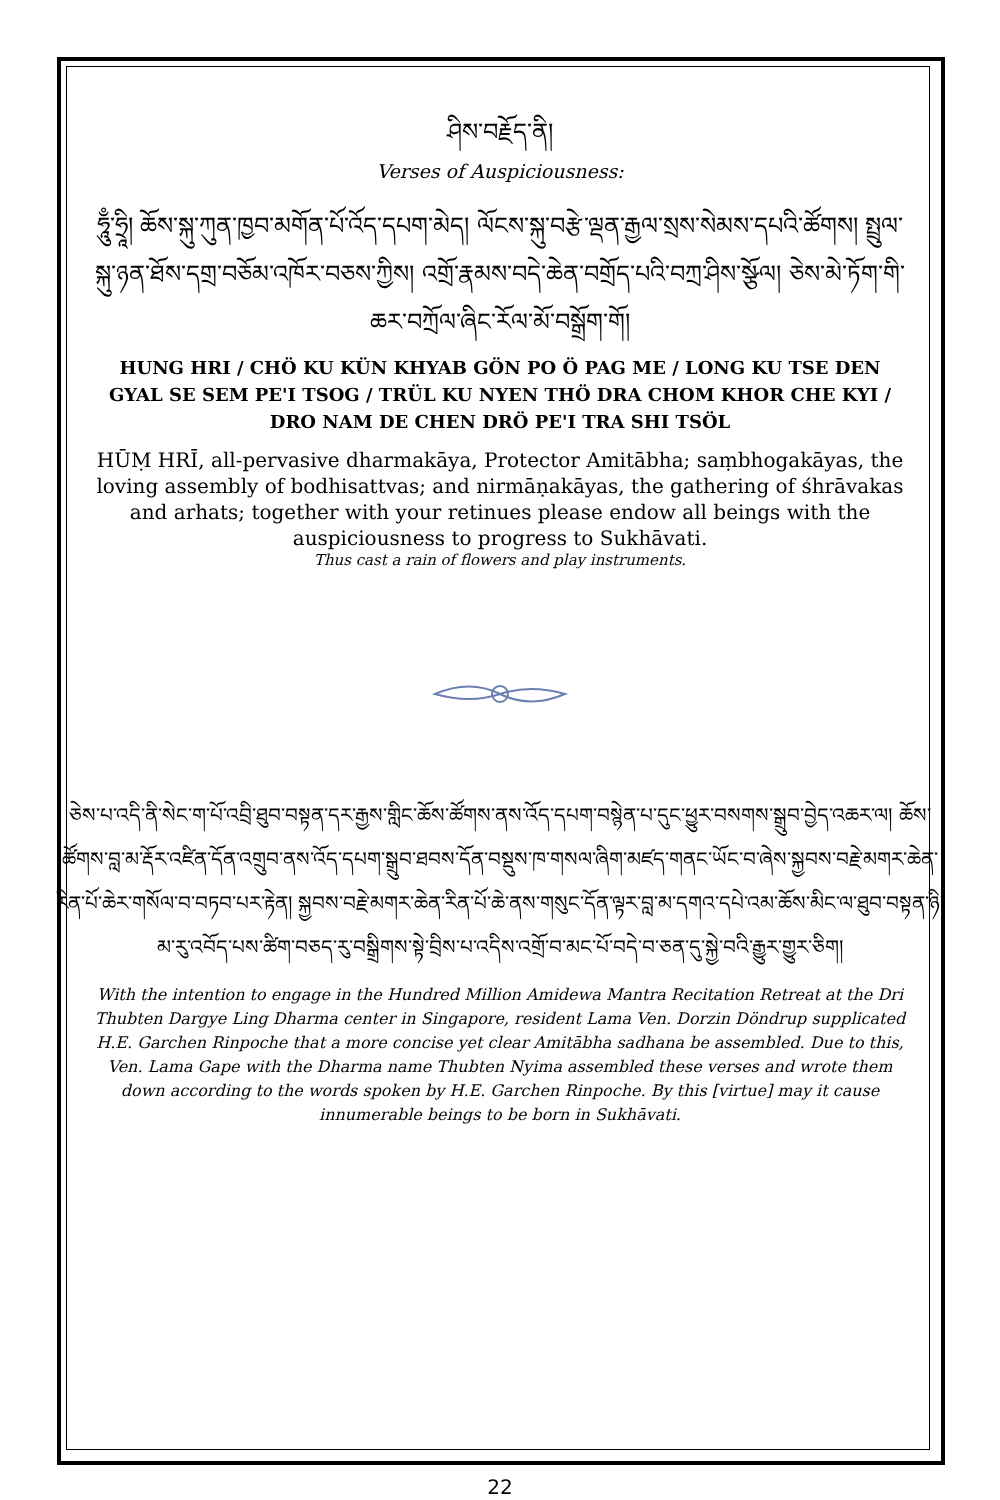ཤིས་བརྗོད་ནི།
Verses of Auspiciousness:
ཧཱུྃ་ཧྲཱི། ཆོས་སྐུ་ཀུན་ཁྱབ་མགོན་པོ་འོད་དཔག་མེད། ལོངས་སྐུ་བརྩེ་ལྡན་རྒྱལ་སྲས་སེམས་དཔའི་ཚོགས། སྤྲུལ་སྐུ་ཉན་ཐོས་དགྲ་བཅོམ་འཁོར་བཅས་ཀྱིས། འགྲོ་རྣམས་བདེ་ཆེན་བགྲོད་པའི་བཀྲ་ཤིས་སྩོལ། ཅེས་མེ་ཏོག་གི་ཆར་བཀྲོལ་ཞིང་རོལ་མོ་བསྒྲོག་གོ།
HUNG HRI / CHÖ KU KÜN KHYAB GÖN PO Ö PAG ME / LONG KU TSE DEN GYAL SE SEM PE'I TSOG / TRÜL KU NYEN THÖ DRA CHOM KHOR CHE KYI / DRO NAM DE CHEN DRÖ PE'I TRA SHI TSÖL
HŪṂ HRĪ, all-pervasive dharmakāya, Protector Amitābha; saṃbhogakāyas, the loving assembly of bodhisattvas; and nirmāṇakāyas, the gathering of śhrāvakas and arhats; together with your retinues please endow all beings with the auspiciousness to progress to Sukhāvati.
Thus cast a rain of flowers and play instruments.
ཅེས་པ་འདི་ནི་སེང་ག་པོ་འབྲི་ཐུབ་བསྟན་དར་རྒྱས་གླིང་ཆོས་ཚོགས་ནས་འོད་དཔག་བསྙེན་པ་དུང་ཕྱུར་བསགས་སྒྲུབ་བྱེད་འཆར་ལ། ཆོས་ཚོགས་བླ་མ་རྡོར་འཛིན་དོན་འགྲུབ་ནས་འོད་དཔག་སྒྲུབ་ཐབས་དོན་བསྡུས་ཁ་གསལ་ཞིག་མཛད་གནང་ཡོང་བ་ཞེས་སྐྱབས་བརྗེ་མགར་ཆེན་རིན་པོ་ཆེར་གསོལ་བ་བཏབ་པར་རྟེན། སྐྱབས་བརྗེ་མགར་ཆེན་རིན་པོ་ཆེ་ནས་གསུང་དོན་ལྟར་བླ་མ་དགའ་དཔེ་འམ་ཆོས་མིང་ལ་ཐུབ་བསྟན་ཉི་མ་རུ་འབོད་པས་ཚིག་བཅད་རུ་བསྒྲིགས་སྟེ་བྲིས་པ་འདིས་འགྲོ་བ་མང་པོ་བདེ་བ་ཅན་དུ་སྐྱེ་བའི་རྒྱུར་གྱུར་ཅིག།
With the intention to engage in the Hundred Million Amidewa Mantra Recitation Retreat at the Dri Thubten Dargye Ling Dharma center in Singapore, resident Lama Ven. Dorzin Döndrup supplicated H.E. Garchen Rinpoche that a more concise yet clear Amitābha sadhana be assembled. Due to this, Ven. Lama Gape with the Dharma name Thubten Nyima assembled these verses and wrote them down according to the words spoken by H.E. Garchen Rinpoche. By this [virtue] may it cause innumerable beings to be born in Sukhāvati.
22